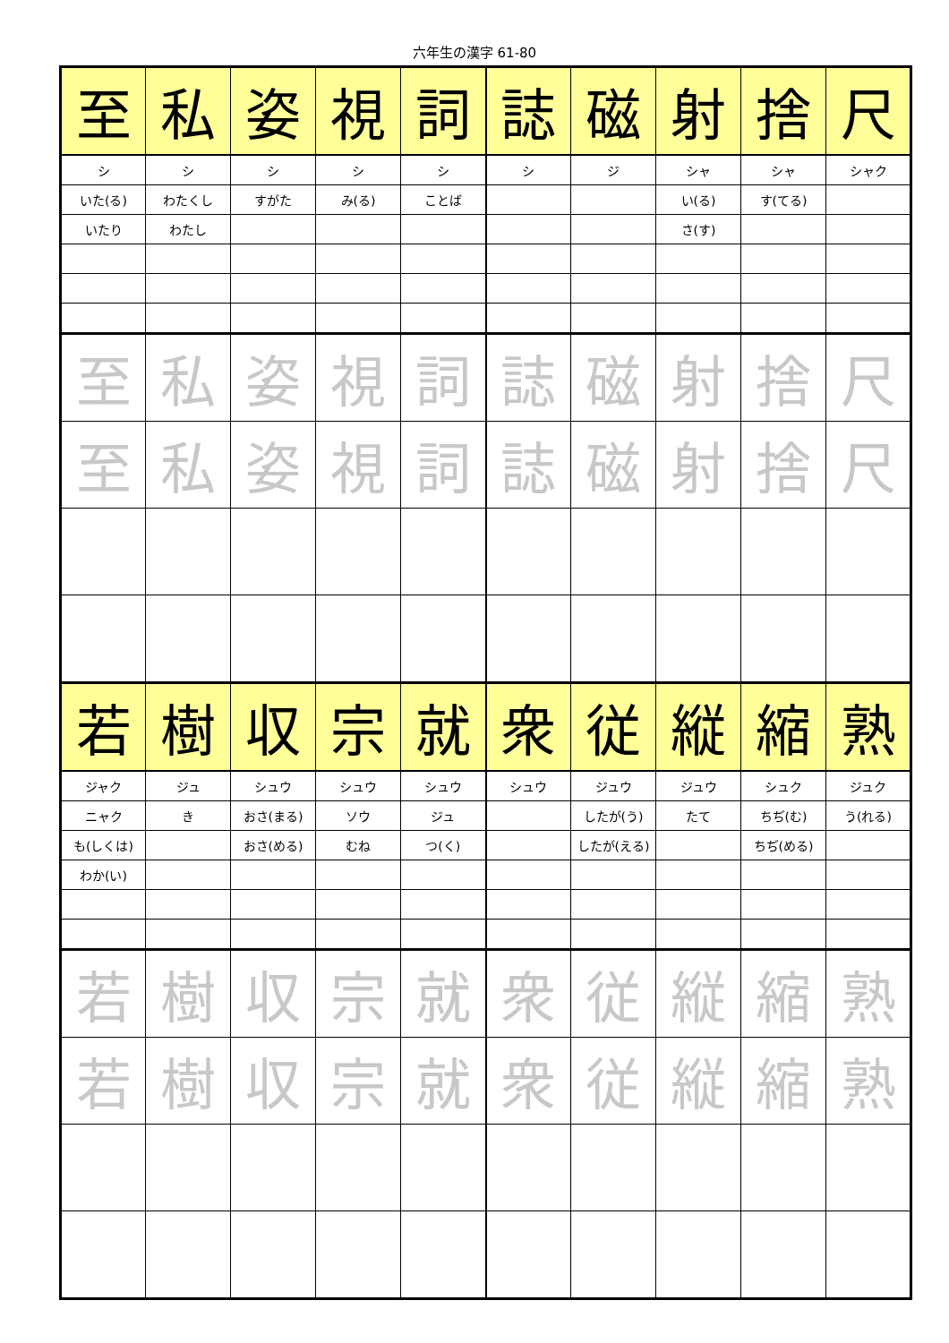六年生の漢字 61-80
| 至 | 私 | 姿 | 視 | 詞 | 誌 | 磁 | 射 | 捨 | 尺 |
| シ | シ | シ | シ | シ | シ | ジ | シャ | シャ | シャク |
| いた(る) | わたくし | すがた | み(る) | ことば | | | い(る) | す(てる) | |
| いたり | わたし | | | | | | さ(す) | | |
| 至 | 私 | 姿 | 視 | 詞 | 誌 | 磁 | 射 | 捨 | 尺 |
| 至 | 私 | 姿 | 視 | 詞 | 誌 | 磁 | 射 | 捨 | 尺 |
| 若 | 樹 | 収 | 宗 | 就 | 衆 | 従 | 縦 | 縮 | 熟 |
| ジャク | ジュ | シュウ | シュウ | シュウ | シュウ | ジュウ | ジュウ | シュク | ジュク |
| ニャク | き | おさ(まる) | ソウ | ジュ | | したが(う) | たて | ちぢ(む) | う(れる) |
| も(しくは) | | おさ(める) | むね | つ(く) | | したが(える) | | ちぢ(める) | |
| わか(い) | | | | | | | | | |
| 若 | 樹 | 収 | 宗 | 就 | 衆 | 従 | 縦 | 縮 | 熟 |
| 若 | 樹 | 収 | 宗 | 就 | 衆 | 従 | 縦 | 縮 | 熟 |